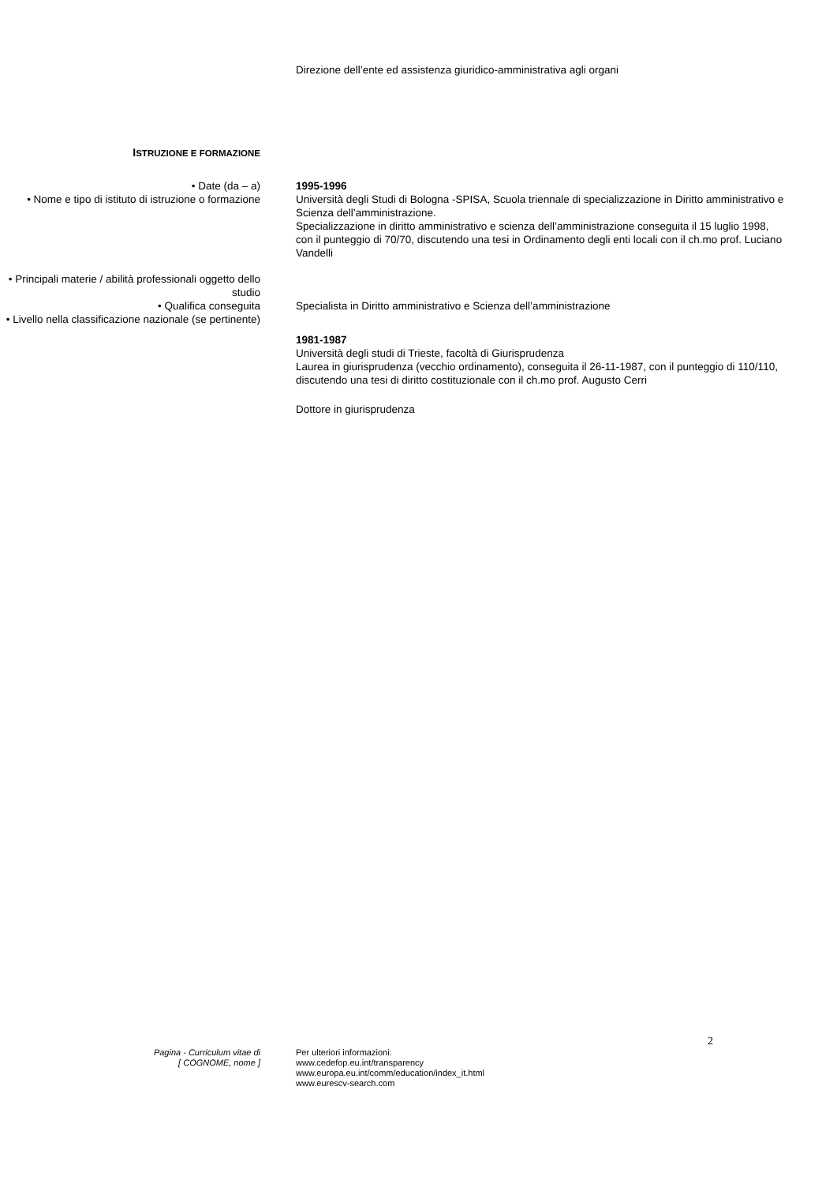Direzione dell’ente ed assistenza giuridico-amministrativa agli organi
ISTRUZIONE E FORMAZIONE
• Date (da – a)
• Nome e tipo di istituto di istruzione o formazione
• Principali materie / abilità professionali oggetto dello studio
• Qualifica conseguita
• Livello nella classificazione nazionale (se pertinente)
1995-1996
Università degli Studi di Bologna -SPISA, Scuola triennale di specializzazione in Diritto amministrativo e Scienza dell’amministrazione.
Specializzazione in diritto amministrativo e scienza dell’amministrazione conseguita il 15 luglio 1998, con il punteggio di 70/70, discutendo una tesi in Ordinamento degli enti locali con il ch.mo prof. Luciano Vandelli
Specialista in Diritto amministrativo e Scienza dell’amministrazione
1981-1987
Università degli studi di Trieste, facoltà di Giurisprudenza
Laurea in giurisprudenza (vecchio ordinamento), conseguita il 26-11-1987, con il punteggio di 110/110, discutendo una tesi di diritto costituzionale con il ch.mo prof. Augusto Cerri
Dottore in giurisprudenza
2
Pagina - Curriculum vitae di
[ COGNOME, nome ]
Per ulteriori informazioni:
www.cedefop.eu.int/transparency
www.europa.eu.int/comm/education/index_it.html
www.eurescv-search.com